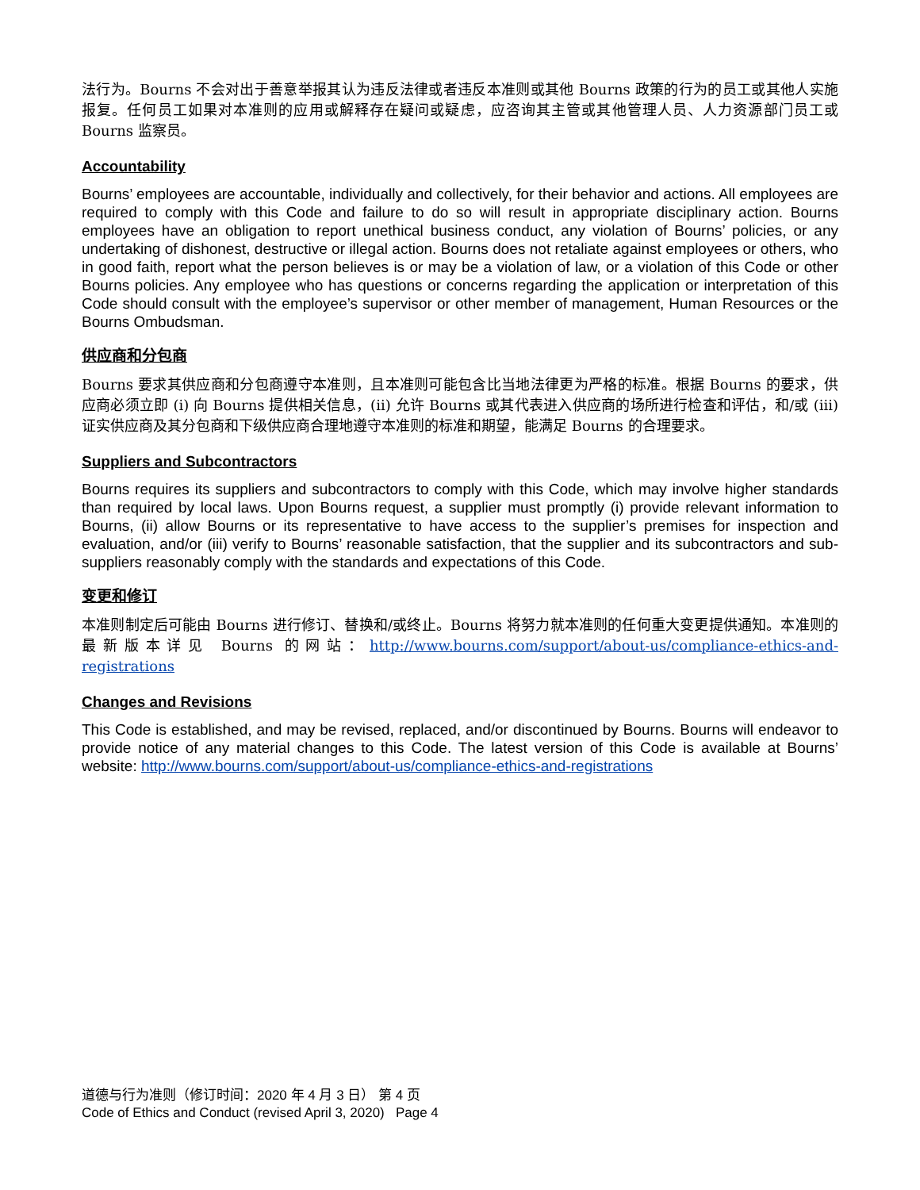法行为。Bourns 不会对出于善意举报其认为违反法律或者违反本准则或其他 Bourns 政策的行为的员工或其他人实施报复。任何员工如果对本准则的应用或解释存在疑问或疑虑，应咨询其主管或其他管理人员、人力资源部门员工或 Bourns 监察员。
Accountability
Bourns’ employees are accountable, individually and collectively, for their behavior and actions. All employees are required to comply with this Code and failure to do so will result in appropriate disciplinary action. Bourns employees have an obligation to report unethical business conduct, any violation of Bourns’ policies, or any undertaking of dishonest, destructive or illegal action. Bourns does not retaliate against employees or others, who in good faith, report what the person believes is or may be a violation of law, or a violation of this Code or other Bourns policies. Any employee who has questions or concerns regarding the application or interpretation of this Code should consult with the employee’s supervisor or other member of management, Human Resources or the Bourns Ombudsman.
供应商和分包商
Bourns 要求其供应商和分包商遵守本准则，且本准则可能包含比当地法律更为严格的标准。根据 Bourns 的要求，供应商必须立即 (i) 向 Bourns 提供相关信息，(ii) 允许 Bourns 或其代表进入供应商的场所进行检查和评估，和/或 (iii) 证实供应商及其分包商和下级供应商合理地遵守本准则的标准和期望，能满足 Bourns 的合理要求。
Suppliers and Subcontractors
Bourns requires its suppliers and subcontractors to comply with this Code, which may involve higher standards than required by local laws. Upon Bourns request, a supplier must promptly (i) provide relevant information to Bourns, (ii) allow Bourns or its representative to have access to the supplier’s premises for inspection and evaluation, and/or (iii) verify to Bourns’ reasonable satisfaction, that the supplier and its subcontractors and sub-suppliers reasonably comply with the standards and expectations of this Code.
变更和修订
本准则制定后可能由 Bourns 进行修订、替换和/或终止。Bourns 将努力就本准则的任何重大变更提供通知。本准则的最新版本详见 Bourns 的网站：http://www.bourns.com/support/about-us/compliance-ethics-and-registrations
Changes and Revisions
This Code is established, and may be revised, replaced, and/or discontinued by Bourns. Bourns will endeavor to provide notice of any material changes to this Code. The latest version of this Code is available at Bourns’ website: http://www.bourns.com/support/about-us/compliance-ethics-and-registrations
道德与行为准则（修订时间：2020 年 4 月 3 日） 第 4 页
Code of Ethics and Conduct (revised April 3, 2020) Page 4